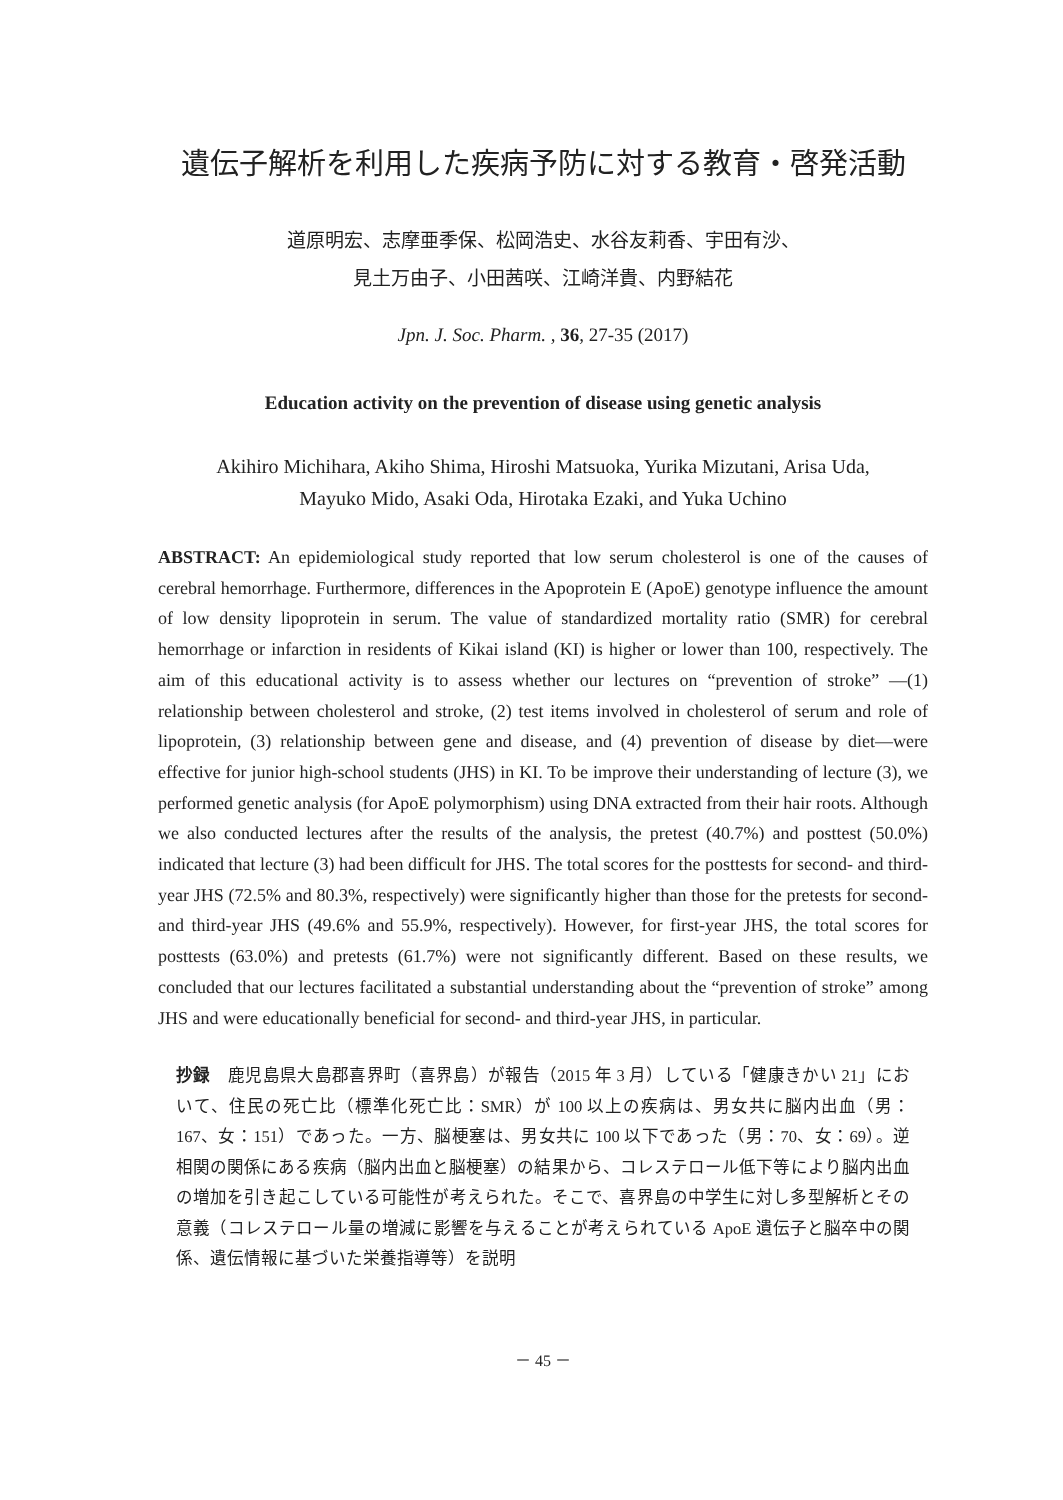遺伝子解析を利用した疾病予防に対する教育・啓発活動
道原明宏、志摩亜季保、松岡浩史、水谷友莉香、宇田有沙、
見土万由子、小田茜咲、江崎洋貴、内野結花
Jpn. J. Soc. Pharm. , 36, 27-35 (2017)
Education activity on the prevention of disease using genetic analysis
Akihiro Michihara, Akiho Shima, Hiroshi Matsuoka, Yurika Mizutani, Arisa Uda,
Mayuko Mido, Asaki Oda, Hirotaka Ezaki, and Yuka Uchino
ABSTRACT: An epidemiological study reported that low serum cholesterol is one of the causes of cerebral hemorrhage. Furthermore, differences in the Apoprotein E (ApoE) genotype influence the amount of low density lipoprotein in serum. The value of standardized mortality ratio (SMR) for cerebral hemorrhage or infarction in residents of Kikai island (KI) is higher or lower than 100, respectively. The aim of this educational activity is to assess whether our lectures on “prevention of stroke” —(1) relationship between cholesterol and stroke, (2) test items involved in cholesterol of serum and role of lipoprotein, (3) relationship between gene and disease, and (4) prevention of disease by diet—were effective for junior high-school students (JHS) in KI. To be improve their understanding of lecture (3), we performed genetic analysis (for ApoE polymorphism) using DNA extracted from their hair roots. Although we also conducted lectures after the results of the analysis, the pretest (40.7%) and posttest (50.0%) indicated that lecture (3) had been difficult for JHS. The total scores for the posttests for second- and third-year JHS (72.5% and 80.3%, respectively) were significantly higher than those for the pretests for second- and third-year JHS (49.6% and 55.9%, respectively). However, for first-year JHS, the total scores for posttests (63.0%) and pretests (61.7%) were not significantly different. Based on these results, we concluded that our lectures facilitated a substantial understanding about the “prevention of stroke” among JHS and were educationally beneficial for second- and third-year JHS, in particular.
抄録　鹿児島県大島郡喜界町（喜界島）が報告（2015 年 3 月）している「健康きかい 21」において、住民の死亡比（標準化死亡比：SMR）が 100 以上の疾病は、男女共に脳内出血（男：167、女：151）であった。一方、脳梗塞は、男女共に 100 以下であった（男：70、女：69）。逆相関の関係にある疾病（脳内出血と脳梗塞）の結果から、コレステロール低下等により脳内出血の増加を引き起こしている可能性が考えられた。そこで、喜界島の中学生に対し多型解析とその意義（コレステロール量の増減に影響を与えることが考えられている ApoE 遺伝子と脳卒中の関係、遺伝情報に基づいた栄養指導等）を説明
－ 45 －